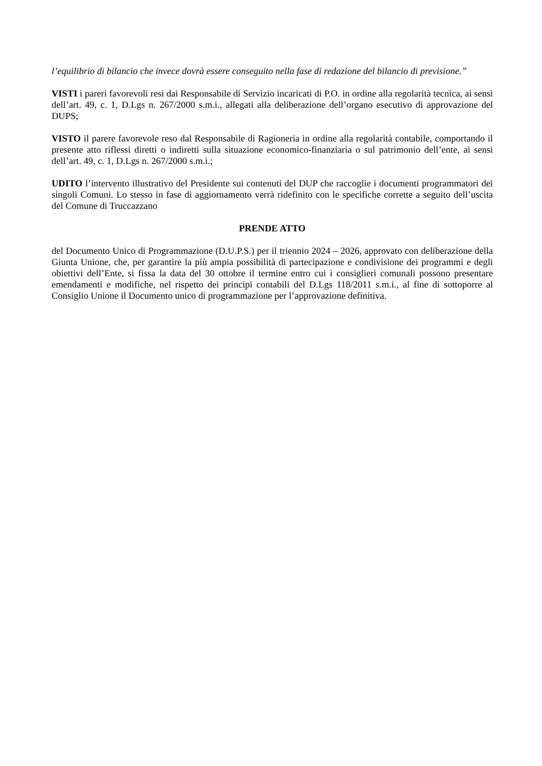l’equilibrio di bilancio che invece dovrà essere conseguito nella fase di redazione del bilancio di previsione.”
VISTI i pareri favorevoli resi dai Responsabile di Servizio incaricati di P.O. in ordine alla regolarità tecnica, ai sensi dell’art. 49, c. 1, D.Lgs n. 267/2000 s.m.i., allegati alla deliberazione dell’organo esecutivo di approvazione del DUPS;
VISTO il parere favorevole reso dal Responsabile di Ragioneria in ordine alla regolarità contabile, comportando il presente atto riflessi diretti o indiretti sulla situazione economico-finanziaria o sul patrimonio dell’ente, ai sensi dell’art. 49, c. 1, D.Lgs n. 267/2000 s.m.i.;
UDITO l’intervento illustrativo del Presidente sui contenuti del DUP che raccoglie i documenti programmatori dei singoli Comuni. Lo stesso in fase di aggiornamento verrà ridefinito con le specifiche corrette a seguito dell’uscita del Comune di Truccazzano
PRENDE ATTO
del Documento Unico di Programmazione (D.U.P.S.) per il triennio 2024 – 2026, approvato con deliberazione della Giunta Unione, che, per garantire la più ampia possibilità di partecipazione e condivisione dei programmi e degli obiettivi dell’Ente, si fissa la data del 30 ottobre il termine entro cui i consiglieri comunali possono presentare emendamenti e modifiche, nel rispetto dei principi contabili del D.Lgs 118/2011 s.m.i., al fine di sottoporre al Consiglio Unione il Documento unico di programmazione per l’approvazione definitiva.